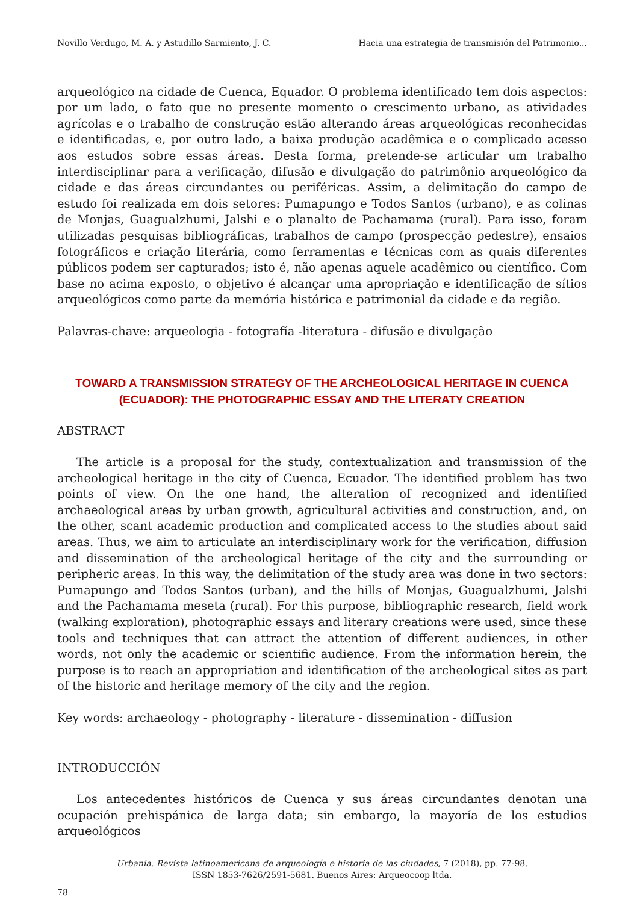Novillo Verdugo, M. A. y Astudillo Sarmiento, J. C. Hacia una estrategia de transmisión del Patrimonio...
arqueológico na cidade de Cuenca, Equador. O problema identificado tem dois aspectos: por um lado, o fato que no presente momento o crescimento urbano, as atividades agrícolas e o trabalho de construção estão alterando áreas arqueológicas reconhecidas e identificadas, e, por outro lado, a baixa produção acadêmica e o complicado acesso aos estudos sobre essas áreas. Desta forma, pretende-se articular um trabalho interdisciplinar para a verificação, difusão e divulgação do patrimônio arqueológico da cidade e das áreas circundantes ou periféricas. Assim, a delimitação do campo de estudo foi realizada em dois setores: Pumapungo e Todos Santos (urbano), e as colinas de Monjas, Guagualzhumi, Jalshi e o planalto de Pachamama (rural). Para isso, foram utilizadas pesquisas bibliográficas, trabalhos de campo (prospecção pedestre), ensaios fotográficos e criação literária, como ferramentas e técnicas com as quais diferentes públicos podem ser capturados; isto é, não apenas aquele acadêmico ou científico. Com base no acima exposto, o objetivo é alcançar uma apropriação e identificação de sítios arqueológicos como parte da memória histórica e patrimonial da cidade e da região.
Palavras-chave: arqueologia - fotografía -literatura - difusão e divulgação
TOWARD A TRANSMISSION STRATEGY OF THE ARCHEOLOGICAL HERITAGE IN CUENCA (ECUADOR): THE PHOTOGRAPHIC ESSAY AND THE LITERATY CREATION
ABSTRACT
The article is a proposal for the study, contextualization and transmission of the archeological heritage in the city of Cuenca, Ecuador. The identified problem has two points of view. On the one hand, the alteration of recognized and identified archaeological areas by urban growth, agricultural activities and construction, and, on the other, scant academic production and complicated access to the studies about said areas. Thus, we aim to articulate an interdisciplinary work for the verification, diffusion and dissemination of the archeological heritage of the city and the surrounding or peripheric areas. In this way, the delimitation of the study area was done in two sectors: Pumapungo and Todos Santos (urban), and the hills of Monjas, Guagualzhumi, Jalshi and the Pachamama meseta (rural). For this purpose, bibliographic research, field work (walking exploration), photographic essays and literary creations were used, since these tools and techniques that can attract the attention of different audiences, in other words, not only the academic or scientific audience. From the information herein, the purpose is to reach an appropriation and identification of the archeological sites as part of the historic and heritage memory of the city and the region.
Key words: archaeology - photography - literature - dissemination - diffusion
INTRODUCCIÓN
Los antecedentes históricos de Cuenca y sus áreas circundantes denotan una ocupación prehispánica de larga data; sin embargo, la mayoría de los estudios arqueológicos
Urbania. Revista latinoamericana de arqueología e historia de las ciudades, 7 (2018), pp. 77-98.
ISSN 1853-7626/2591-5681. Buenos Aires: Arqueocoop ltda.
78